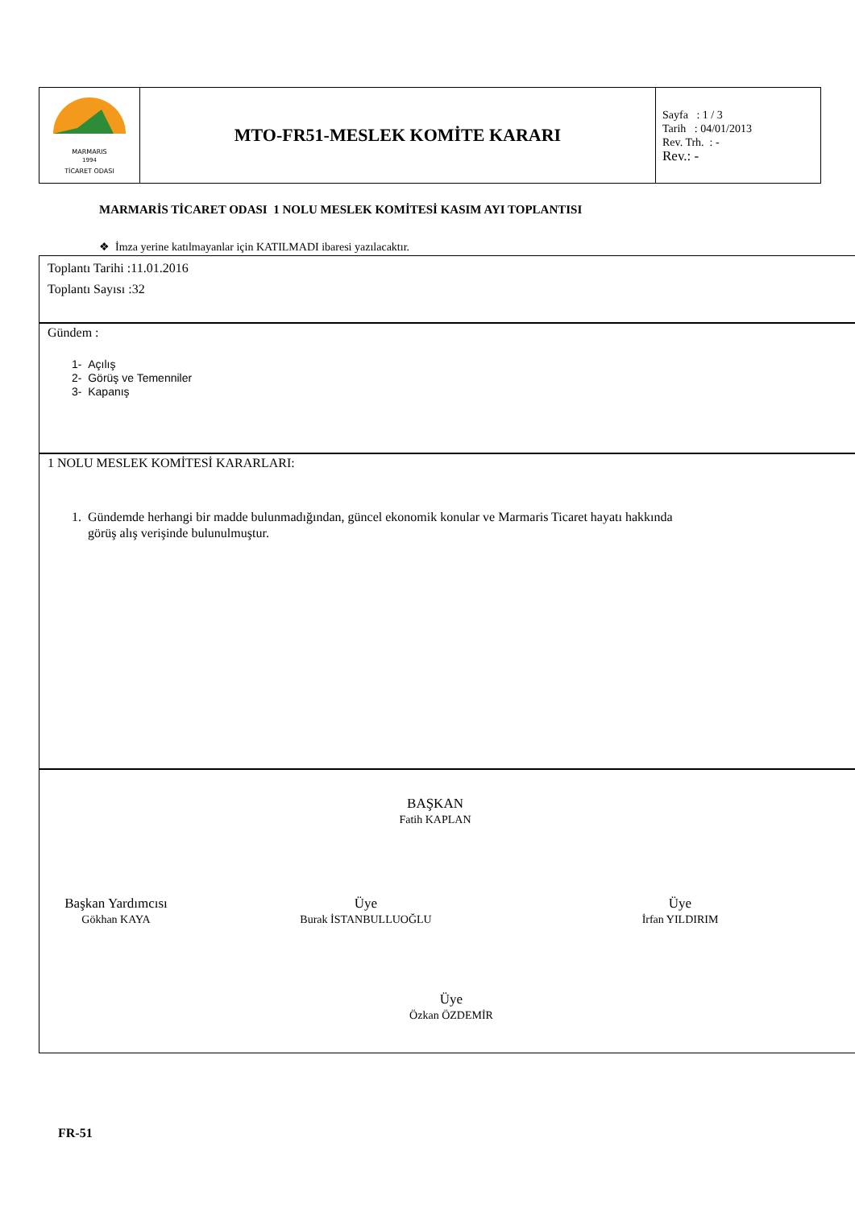| MARMARIS 1994 TİCARET ODASI | MTO-FR51-MESLEK KOMİTE KARARI | Sayfa : 1 / 3 Tarih : 04/01/2013 Rev. Trh. : - Rev.: - |
MARMARİS TİCARET ODASI 1 NOLU MESLEK KOMİTESİ KASIM AYI TOPLANTISI
❖ İmza yerine katılmayanlar için KATILMADI ibaresi yazılacaktır.
Toplantı Tarihi :11.01.2016
Toplantı Sayısı :32
Gündem :
1- Açılış
2- Görüş ve Temenniler
3- Kapanış
1 NOLU MESLEK KOMİTESİ KARARLARI:
1. Gündemde herhangi bir madde bulunmadığından, güncel ekonomik konular ve Marmaris Ticaret hayatı hakkında
görüş alış verişinde bulunulmuştur.
BAŞKAN
Fatih KAPLAN
Başkan Yardımcısı
Gökhan KAYA
Üye
Burak İSTANBULLUOĞLU
Üye
İrfan YILDIRIM
Üye
Özkan ÖZDEMİR
FR-51